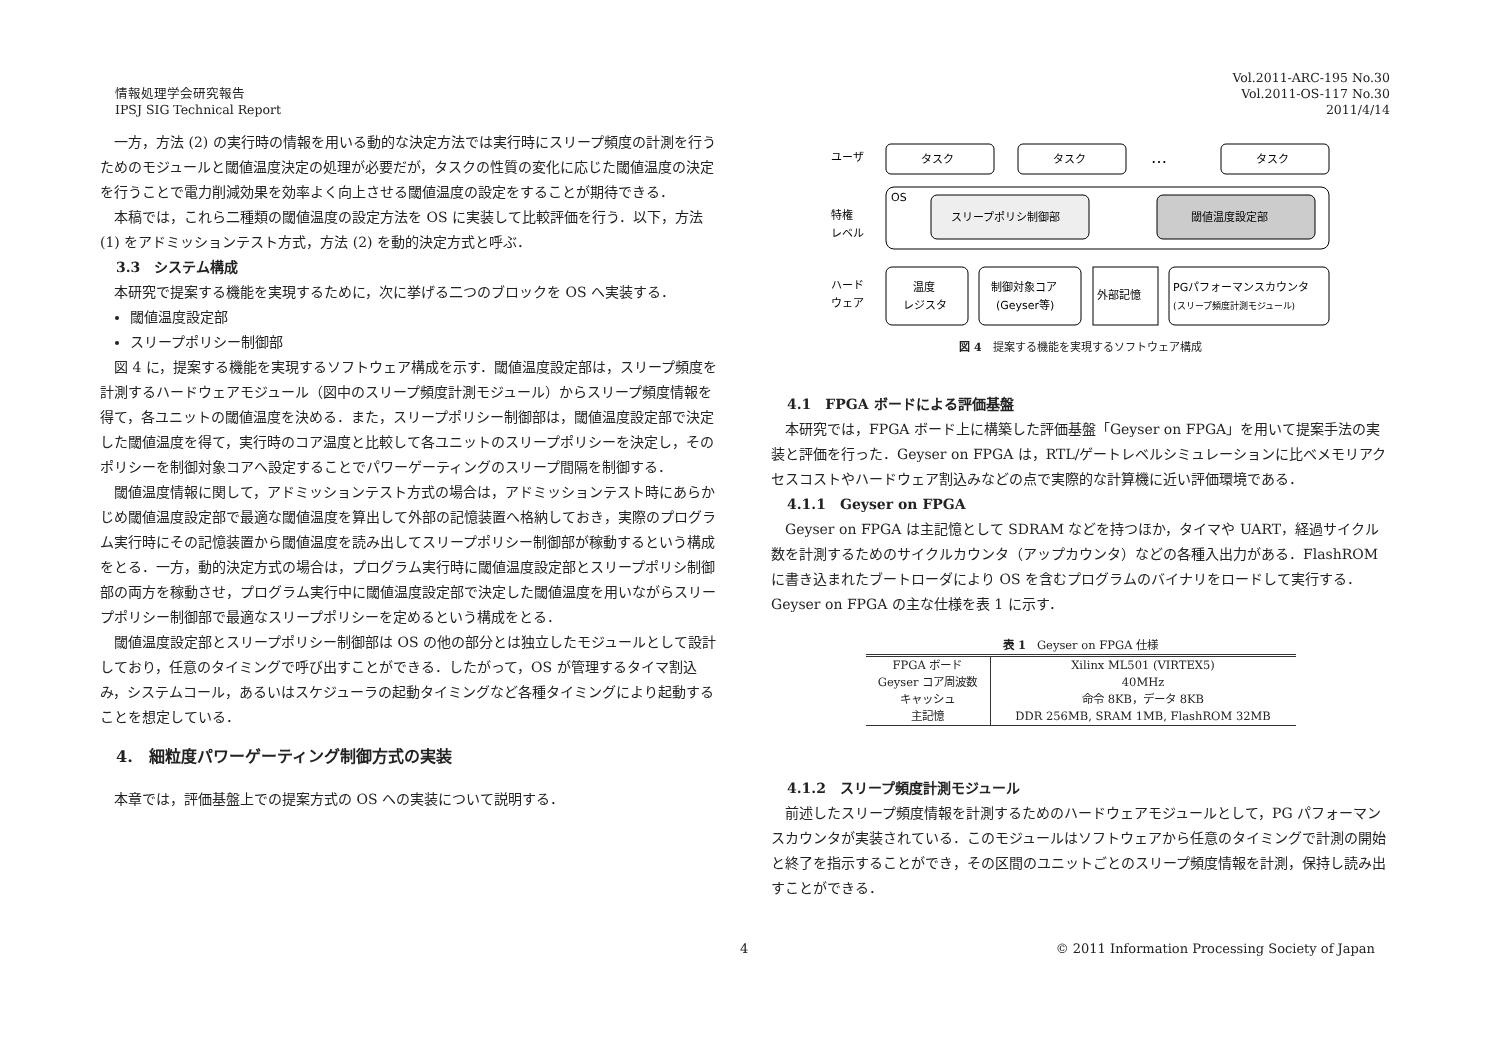情報処理学会研究報告
IPSJ SIG Technical Report
Vol.2011-ARC-195 No.30
Vol.2011-OS-117 No.30
2011/4/14
一方，方法 (2) の実行時の情報を用いる動的な決定方法では実行時にスリープ頻度の計測を行うためのモジュールと閾値温度決定の処理が必要だが，タスクの性質の変化に応じた閾値温度の決定を行うことで電力削減効果を効率よく向上させる閾値温度の設定をすることが期待できる．
本稿では，これら二種類の閾値温度の設定方法を OS に実装して比較評価を行う．以下，方法 (1) をアドミッションテスト方式，方法 (2) を動的決定方式と呼ぶ．
3.3　システム構成
本研究で提案する機能を実現するために，次に挙げる二つのブロックを OS へ実装する．
閾値温度設定部
スリープポリシー制御部
図 4 に，提案する機能を実現するソフトウェア構成を示す．閾値温度設定部は，スリープ頻度を計測するハードウェアモジュール（図中のスリープ頻度計測モジュール）からスリープ頻度情報を得て，各ユニットの閾値温度を決める．また，スリープポリシー制御部は，閾値温度設定部で決定した閾値温度を得て，実行時のコア温度と比較して各ユニットのスリープポリシーを決定し，そのポリシーを制御対象コアへ設定することでパワーゲーティングのスリープ間隔を制御する．
閾値温度情報に関して，アドミッションテスト方式の場合は，アドミッションテスト時にあらかじめ閾値温度設定部で最適な閾値温度を算出して外部の記憶装置へ格納しておき，実際のプログラム実行時にその記憶装置から閾値温度を読み出してスリープポリシー制御部が稼動するという構成をとる．一方，動的決定方式の場合は，プログラム実行時に閾値温度設定部とスリープポリシ制御部の両方を稼動させ，プログラム実行中に閾値温度設定部で決定した閾値温度を用いながらスリープポリシー制御部で最適なスリープポリシーを定めるという構成をとる．
閾値温度設定部とスリープポリシー制御部は OS の他の部分とは独立したモジュールとして設計しており，任意のタイミングで呼び出すことができる．したがって，OS が管理するタイマ割込み，システムコール，あるいはスケジューラの起動タイミングなど各種タイミングにより起動することを想定している．
4.　細粒度パワーゲーティング制御方式の実装
本章では，評価基盤上での提案方式の OS への実装について説明する．
ユーザ
タスク
タスク
…
タスク
特権
レベル
OS
スリープポリシ制御部
閾値温度設定部
ハード
ウェア
温度
レジスタ
制御対象コア
(Geyser等)
外部記憶
PGパフォーマンスカウンタ
(スリープ頻度計測モジュール)
図 4　提案する機能を実現するソフトウェア構成
4.1　FPGA ボードによる評価基盤
本研究では，FPGA ボード上に構築した評価基盤「Geyser on FPGA」を用いて提案手法の実装と評価を行った．Geyser on FPGA は，RTL/ゲートレベルシミュレーションに比べメモリアクセスコストやハードウェア割込みなどの点で実際的な計算機に近い評価環境である．
4.1.1　Geyser on FPGA
Geyser on FPGA は主記憶として SDRAM などを持つほか，タイマや UART，経過サイクル数を計測するためのサイクルカウンタ（アップカウンタ）などの各種入出力がある．FlashROM に書き込まれたブートローダにより OS を含むプログラムのバイナリをロードして実行する．Geyser on FPGA の主な仕様を表 1 に示す．
表 1 Geyser on FPGA 仕様
| FPGA ボード | Xilinx ML501 (VIRTEX5) |
| Geyser コア周波数 | 40MHz |
| キャッシュ | 命令 8KB，データ 8KB |
| 主記憶 | DDR 256MB, SRAM 1MB, FlashROM 32MB |
4.1.2　スリープ頻度計測モジュール
前述したスリープ頻度情報を計測するためのハードウェアモジュールとして，PG パフォーマンスカウンタが実装されている．このモジュールはソフトウェアから任意のタイミングで計測の開始と終了を指示することができ，その区間のユニットごとのスリープ頻度情報を計測，保持し読み出すことができる．
4 © 2011 Information Processing Society of Japan